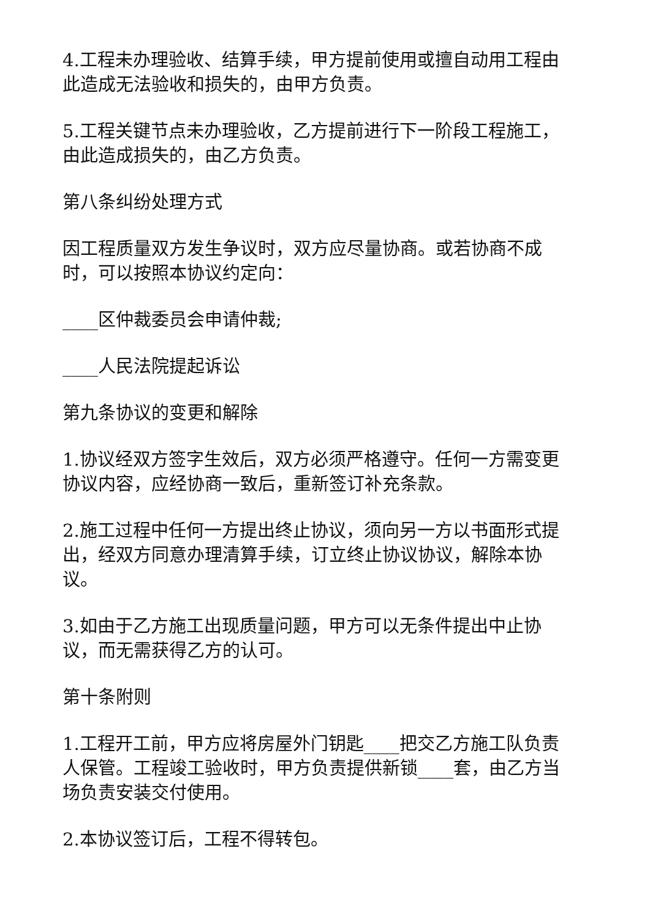4.工程未办理验收、结算手续，甲方提前使用或擅自动用工程由此造成无法验收和损失的，由甲方负责。
5.工程关键节点未办理验收，乙方提前进行下一阶段工程施工，由此造成损失的，由乙方负责。
第八条纠纷处理方式
因工程质量双方发生争议时，双方应尽量协商。或若协商不成时，可以按照本协议约定向：
____区仲裁委员会申请仲裁;
____人民法院提起诉讼
第九条协议的变更和解除
1.协议经双方签字生效后，双方必须严格遵守。任何一方需变更协议内容，应经协商一致后，重新签订补充条款。
2.施工过程中任何一方提出终止协议，须向另一方以书面形式提出，经双方同意办理清算手续，订立终止协议协议，解除本协议。
3.如由于乙方施工出现质量问题，甲方可以无条件提出中止协议，而无需获得乙方的认可。
第十条附则
1.工程开工前，甲方应将房屋外门钥匙____把交乙方施工队负责人保管。工程竣工验收时，甲方负责提供新锁____套，由乙方当场负责安装交付使用。
2.本协议签订后，工程不得转包。